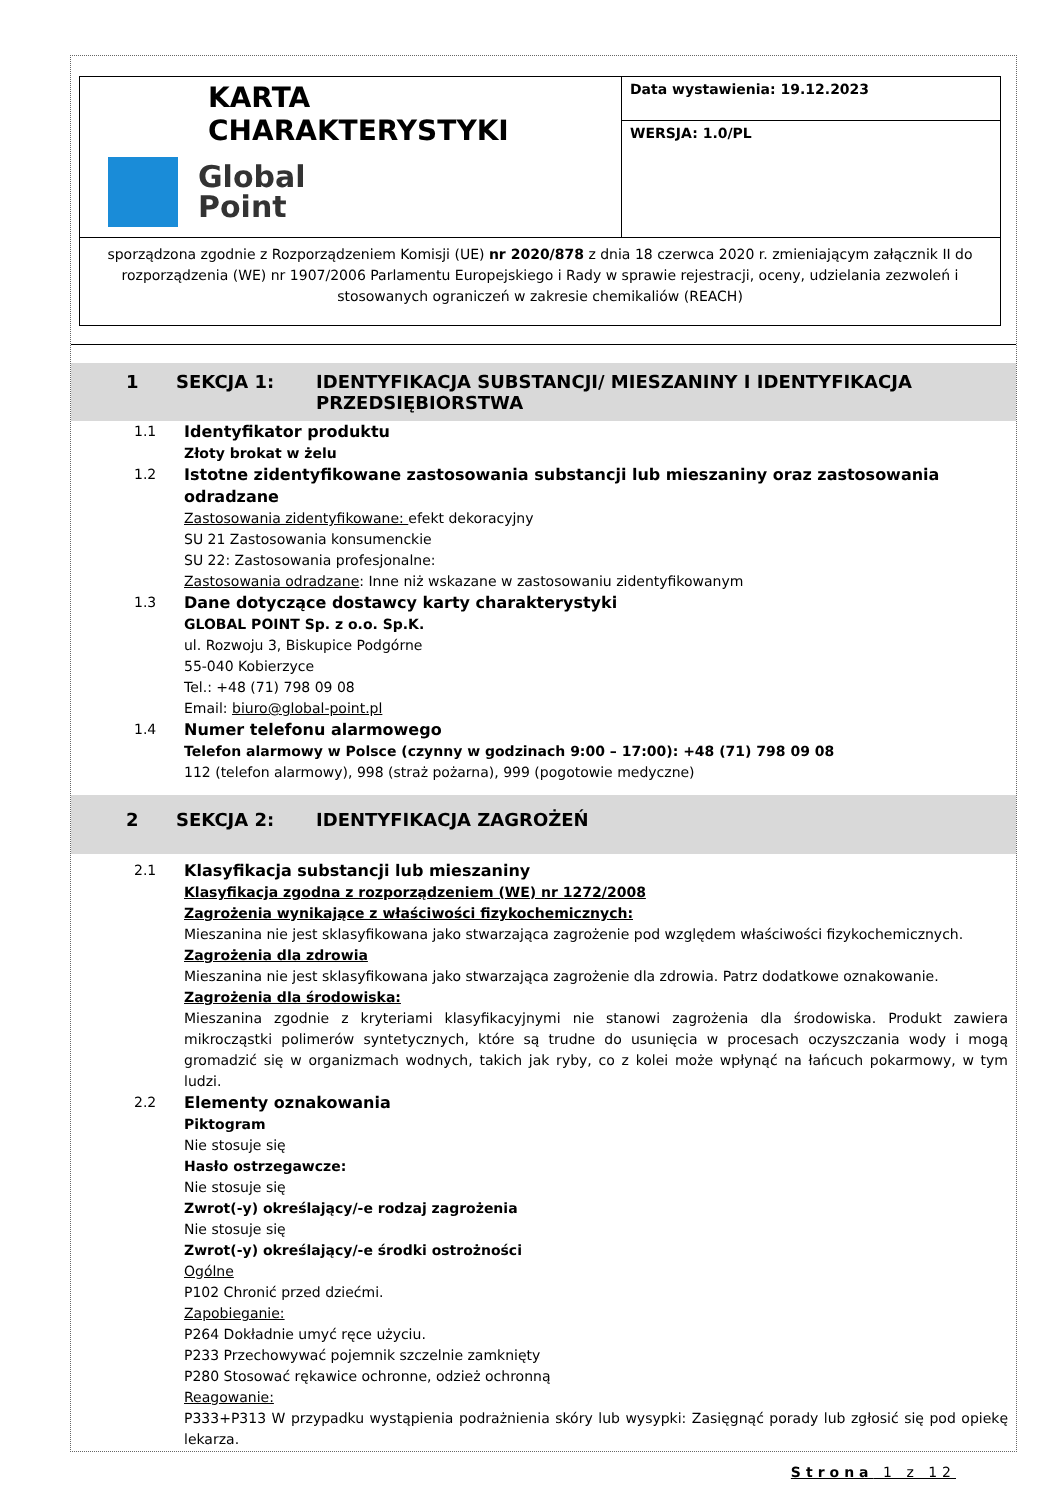| KARTA CHARAKTERYSTYKI Global Point | Data wystawienia: 19.12.2023 |
| | WERSJA: 1.0/PL |
| sporządzona zgodnie z Rozporządzeniem Komisji (UE) nr 2020/878 z dnia 18 czerwca 2020 r. zmieniającym załącznik II do rozporządzenia (WE) nr 1907/2006 Parlamentu Europejskiego i Rady w sprawie rejestracji, oceny, udzielania zezwoleń i stosowanych ograniczeń w zakresie chemikaliów (REACH) | |
1 SEKCJA 1: IDENTYFIKACJA SUBSTANCJI/ MIESZANINY I IDENTYFIKACJA PRZEDSIĘBIORSTWA
1.1 Identyfikator produktu
Złoty brokat w żelu
1.2 Istotne zidentyfikowane zastosowania substancji lub mieszaniny oraz zastosowania odradzane
Zastosowania zidentyfikowane: efekt dekoracyjny
SU 21 Zastosowania konsumenckie
SU 22: Zastosowania profesjonalne:
Zastosowania odradzane: Inne niż wskazane w zastosowaniu zidentyfikowanym
1.3 Dane dotyczące dostawcy karty charakterystyki
GLOBAL POINT Sp. z o.o. Sp.K.
ul. Rozwoju 3, Biskupice Podgórne
55-040 Kobierzyce
Tel.: +48 (71) 798 09 08
Email: biuro@global-point.pl
1.4 Numer telefonu alarmowego
Telefon alarmowy w Polsce (czynny w godzinach 9:00 – 17:00): +48 (71) 798 09 08
112 (telefon alarmowy), 998 (straż pożarna), 999 (pogotowie medyczne)
2 SEKCJA 2: IDENTYFIKACJA ZAGROŻEŃ
2.1 Klasyfikacja substancji lub mieszaniny
Klasyfikacja zgodna z rozporządzeniem (WE) nr 1272/2008
Zagrożenia wynikające z właściwości fizykochemicznych:
Mieszanina nie jest sklasyfikowana jako stwarzająca zagrożenie pod względem właściwości fizykochemicznych.
Zagrożenia dla zdrowia
Mieszanina nie jest sklasyfikowana jako stwarzająca zagrożenie dla zdrowia. Patrz dodatkowe oznakowanie.
Zagrożenia dla środowiska:
Mieszanina zgodnie z kryteriami klasyfikacyjnymi nie stanowi zagrożenia dla środowiska. Produkt zawiera mikrocząstki polimerów syntetycznych, które są trudne do usunięcia w procesach oczyszczania wody i mogą gromadzić się w organizmach wodnych, takich jak ryby, co z kolei może wpłynąć na łańcuch pokarmowy, w tym ludzi.
2.2 Elementy oznakowania
Piktogram
Nie stosuje się
Hasło ostrzegawcze:
Nie stosuje się
Zwrot(-y) określający/-e rodzaj zagrożenia
Nie stosuje się
Zwrot(-y) określający/-e środki ostrożności
Ogólne
P102 Chronić przed dziećmi.
Zapobieganie:
P264 Dokładnie umyć ręce użyciu.
P233 Przechowywać pojemnik szczelnie zamknięty
P280 Stosować rękawice ochronne, odzież ochronną
Reagowanie:
P333+P313 W przypadku wystąpienia podrażnienia skóry lub wysypki: Zasięgnąć porady lub zgłosić się pod opiekę lekarza.
Strona 1 z 12